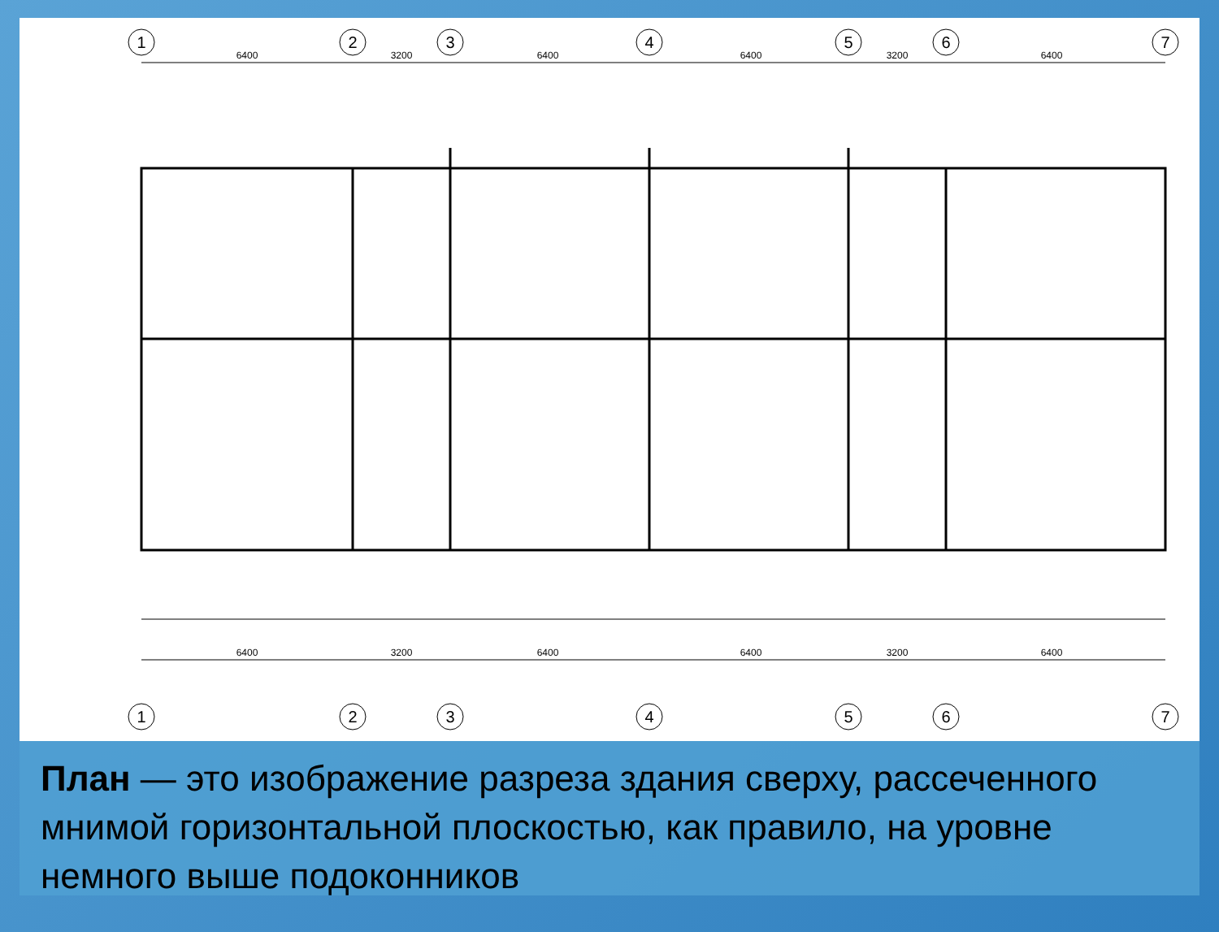6400
3200
6400
6400
3200
6400
6400
3200
6400
6400
3200
6400
1
2
3
4
5
6
7
1
2
3
4
5
6
7
План — это изображение разреза здания сверху, рассеченного мнимой горизонтальной плоскостью, как правило, на уровне немного выше подоконников